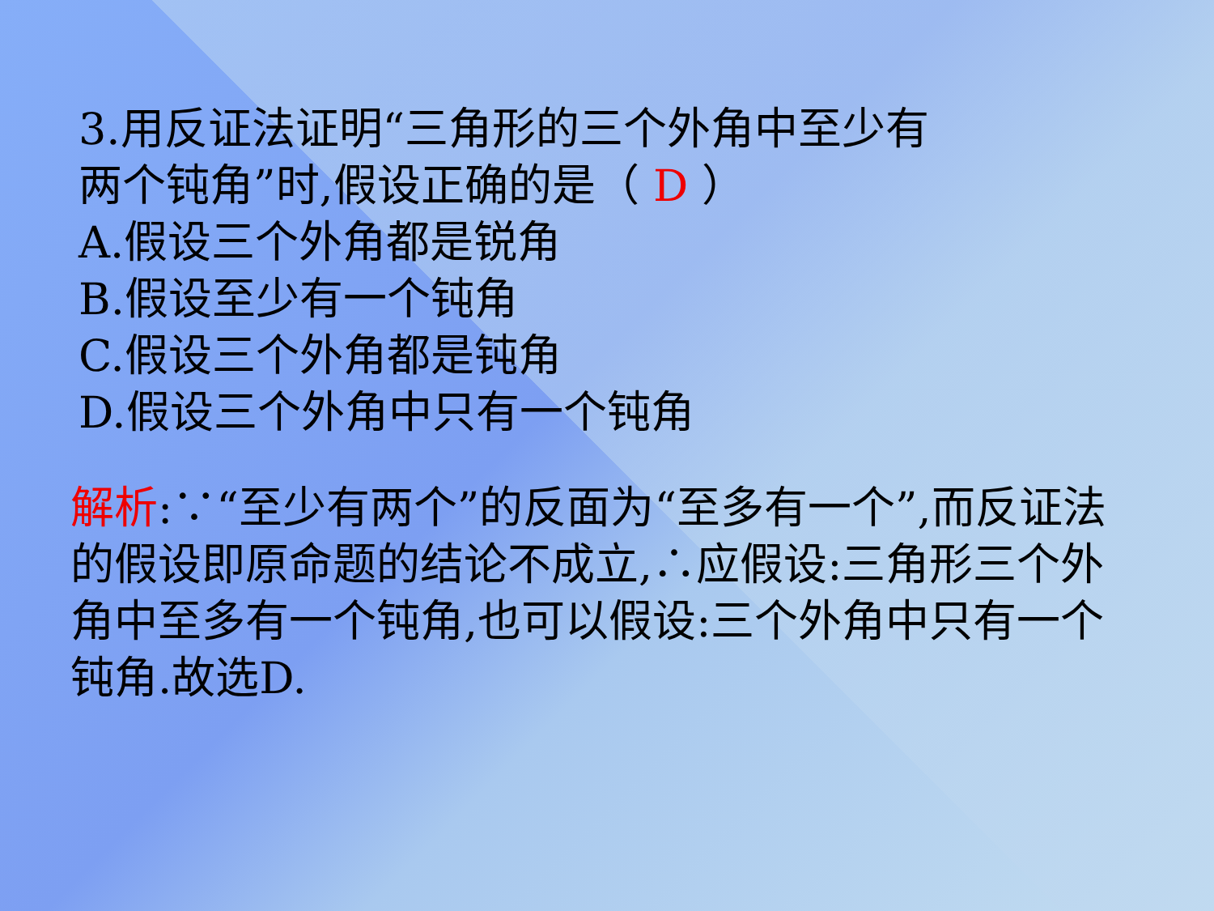3.用反证法证明“三角形的三个外角中至少有
两个钝角”时,假设正确的是（ D ）
A.假设三个外角都是锐角
B.假设至少有一个钝角
C.假设三个外角都是钝角
D.假设三个外角中只有一个钝角
解析:∵“至少有两个”的反面为“至多有一个”,而反证法的假设即原命题的结论不成立,∴应假设:三角形三个外角中至多有一个钝角,也可以假设:三个外角中只有一个钝角.故选D.